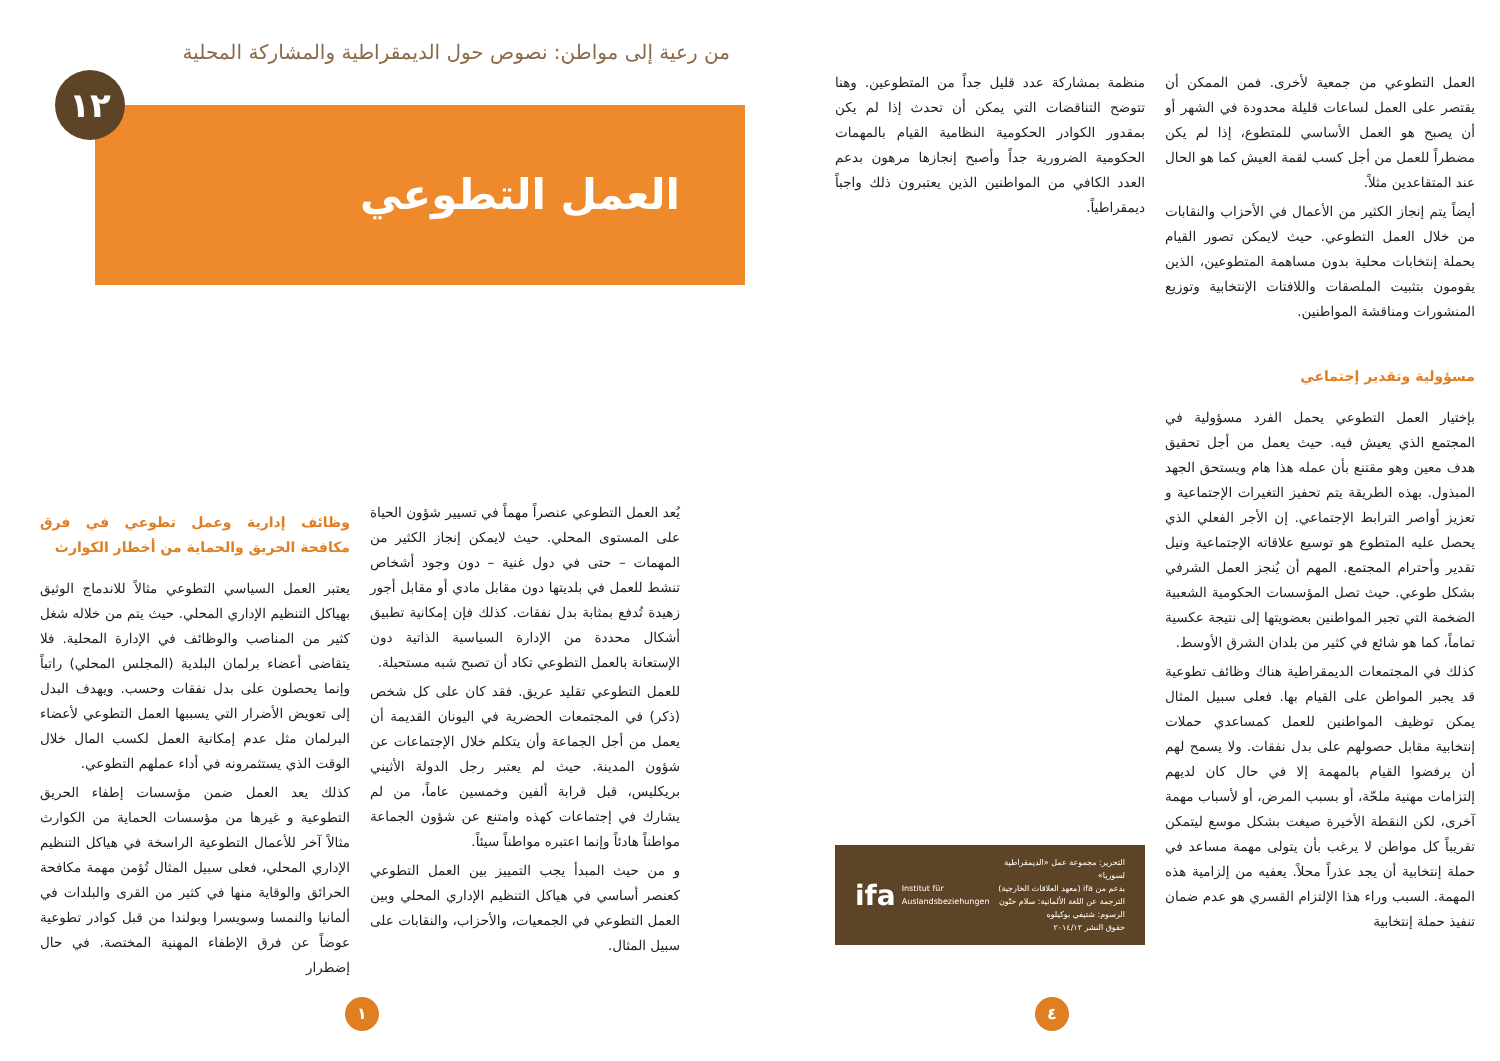العمل التطوعي من جمعية لأخرى. فمن الممكن أن يقتصر على العمل لساعات قليلة محدودة في الشهر أو أن يصبح هو العمل الأساسي للمتطوع، إذا لم يكن مضطراً للعمل من أجل كسب لقمة العيش كما هو الحال عند المتقاعدين مثلاً.
أيضاً يتم إنجاز الكثير من الأعمال في الأحزاب والنقابات من خلال العمل التطوعي. حيث لايمكن تصور القيام بحملة إنتخابات محلية بدون مساهمة المتطوعين، الذين يقومون بتثبيت الملصقات واللافتات الإنتخابية وتوزيع المنشورات ومناقشة المواطنين.
مسؤولية وتقدير إجتماعي
بإختيار العمل التطوعي يحمل الفرد مسؤولية في المجتمع الذي يعيش فيه. حيث يعمل من أجل تحقيق هدف معين وهو مقتنع بأن عمله هذا هام ويستحق الجهد المبذول. بهذه الطريقة يتم تحفيز التغيرات الإجتماعية و تعزيز أواصر الترابط الإجتماعي. إن الأجر الفعلي الذي يحصل عليه المتطوع هو توسيع علاقاته الإجتماعية ونيل تقدير وأحترام المجتمع. المهم أن يُنجز العمل الشرفي بشكل طوعي. حيث تصل المؤسسات الحكومية الشعبية الضخمة التي تجبر المواطنين بعضويتها إلى نتيجة عكسية تماماً، كما هو شائع في كثير من بلدان الشرق الأوسط.
كذلك في المجتمعات الديمقراطية هناك وظائف تطوعية قد يجبر المواطن على القيام بها. فعلى سبيل المثال يمكن توظيف المواطنين للعمل كمساعدي حملات إنتخابية مقابل حصولهم على بدل نفقات. ولا يسمح لهم أن يرفضوا القيام بالمهمة إلا في حال كان لديهم إلتزامات مهنية ملحّة، أو بسبب المرض، أو لأسباب مهمة آخرى، لكن النقطة الأخيرة صيغت بشكل موسع ليتمكن تقريباً كل مواطن لا يرغب بأن يتولى مهمة مساعد في حملة إنتخابية أن يجد عذراً محلاً. يعفيه من إلزامية هذه المهمة. السبب وراء هذا الإلتزام القسري هو عدم ضمان تنفيذ حملة إنتخابية
منظمة بمشاركة عدد قليل جداً من المتطوعين. وهنا تتوضح التناقضات التي يمكن أن تحدث إذا لم يكن بمقدور الكوادر الحكومية النظامية القيام بالمهمات الحكومية الضرورية جداً وأصبح إنجازها مرهون بدعم العدد الكافي من المواطنين الذين يعتبرون ذلك واجباً ديمقراطياً.
التحرير: مجموعة عمل «الديمقراطية لسوريا»
بدعم من ifa (معهد العلاقات الخارجية)
الترجمة عن اللغة الألمانية: سلام حنّون
الرسوم: شتيفي بوكيلوه
حقوق النشر ٢٠١٤/١٢
ifa Institut für
Auslandsbeziehungen
٤
من رعية إلى مواطن: نصوص حول الديمقراطية والمشاركة المحلية
١٢
العمل التطوعي
يُعد العمل التطوعي عنصراً مهماً في تسيير شؤون الحياة على المستوى المحلي. حيث لايمكن إنجاز الكثير من المهمات – حتى في دول غنية – دون وجود أشخاص تنشط للعمل في بلديتها دون مقابل مادي أو مقابل أجور زهيدة تُدفع بمثابة بدل نفقات. كذلك فإن إمكانية تطبيق أشكال محددة من الإدارة السياسية الذاتية دون الإستعانة بالعمل التطوعي تكاد أن تصبح شبه مستحيلة.
للعمل التطوعي تقليد عريق. فقد كان على كل شخص (ذكر) في المجتمعات الحضرية في اليونان القديمة أن يعمل من أجل الجماعة وأن يتكلم خلال الإجتماعات عن شؤون المدينة. حيث لم يعتبر رجل الدولة الأثيني بريكليس، قبل قرابة ألفين وخمسين عاماً، من لم يشارك في إجتماعات كهذه وامتنع عن شؤون الجماعة مواطناً هادئاً وإنما اعتبره مواطناً سيئاً.
و من حيث المبدأ يجب التمييز بين العمل التطوعي كعنصر أساسي في هياكل التنظيم الإداري المحلي وبين العمل التطوعي في الجمعيات، والأحزاب، والنقابات على سبيل المثال.
وظائف إدارية وعمل تطوعي في فرق مكافحة الحريق والحماية من أخطار الكوارث
يعتبر العمل السياسي التطوعي مثالاً للاندماج الوثيق بهياكل التنظيم الإداري المحلي. حيث يتم من خلاله شغل كثير من المناصب والوظائف في الإدارة المحلية. فلا يتقاضى أعضاء برلمان البلدية (المجلس المحلي) راتباً وإنما يحصلون على بدل نفقات وحسب. ويهدف البدل إلى تعويض الأضرار التي يسببها العمل التطوعي لأعضاء البرلمان مثل عدم إمكانية العمل لكسب المال خلال الوقت الذي يستثمرونه في أداء عملهم التطوعي.
كذلك يعد العمل ضمن مؤسسات إطفاء الحريق التطوعية و غيرها من مؤسسات الحماية من الكوارث مثالاً آخر للأعمال التطوعية الراسخة في هياكل التنظيم الإداري المحلي، فعلى سبيل المثال تُؤمن مهمة مكافحة الحرائق والوقاية منها في كثير من القرى والبلدات في ألمانيا والنمسا وسويسرا وبولندا من قبل كوادر تطوعية عوضاً عن فرق الإطفاء المهنية المختصة. في حال إضطرار
١